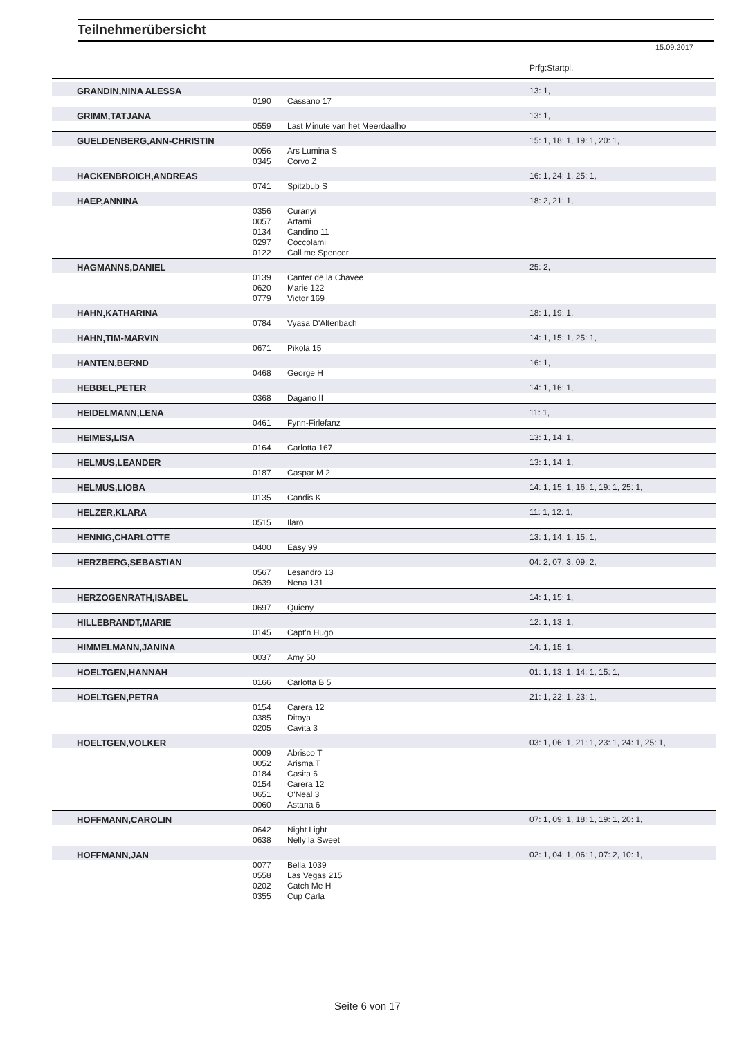Teilnehmerübersicht
15.09.2017
Prfg:Startpl.
| GRANDIN,NINA ALESSA | | | 13: 1, |
| | 0190 | Cassano 17 | |
| GRIMM,TATJANA | | | 13: 1, |
| | 0559 | Last Minute van het Meerdaalho | |
| GUELDENBERG,ANN-CHRISTIN | | | 15: 1, 18: 1, 19: 1, 20: 1, |
| | 0056 | Ars Lumina S | |
| | 0345 | Corvo Z | |
| HACKENBROICH,ANDREAS | | | 16: 1, 24: 1, 25: 1, |
| | 0741 | Spitzbub S | |
| HAEP,ANNINA | | | 18: 2, 21: 1, |
| | 0356 | Curanyi | |
| | 0057 | Artami | |
| | 0134 | Candino 11 | |
| | 0297 | Coccolami | |
| | 0122 | Call me Spencer | |
| HAGMANNS,DANIEL | | | 25: 2, |
| | 0139 | Canter de la Chavee | |
| | 0620 | Marie 122 | |
| | 0779 | Victor 169 | |
| HAHN,KATHARINA | | | 18: 1, 19: 1, |
| | 0784 | Vyasa D'Altenbach | |
| HAHN,TIM-MARVIN | | | 14: 1, 15: 1, 25: 1, |
| | 0671 | Pikola 15 | |
| HANTEN,BERND | | | 16: 1, |
| | 0468 | George H | |
| HEBBEL,PETER | | | 14: 1, 16: 1, |
| | 0368 | Dagano II | |
| HEIDELMANN,LENA | | | 11: 1, |
| | 0461 | Fynn-Firlefanz | |
| HEIMES,LISA | | | 13: 1, 14: 1, |
| | 0164 | Carlotta 167 | |
| HELMUS,LEANDER | | | 13: 1, 14: 1, |
| | 0187 | Caspar M 2 | |
| HELMUS,LIOBA | | | 14: 1, 15: 1, 16: 1, 19: 1, 25: 1, |
| | 0135 | Candis K | |
| HELZER,KLARA | | | 11: 1, 12: 1, |
| | 0515 | Ilaro | |
| HENNIG,CHARLOTTE | | | 13: 1, 14: 1, 15: 1, |
| | 0400 | Easy 99 | |
| HERZBERG,SEBASTIAN | | | 04: 2, 07: 3, 09: 2, |
| | 0567 | Lesandro 13 | |
| | 0639 | Nena 131 | |
| HERZOGENRATH,ISABEL | | | 14: 1, 15: 1, |
| | 0697 | Quieny | |
| HILLEBRANDT,MARIE | | | 12: 1, 13: 1, |
| | 0145 | Capt'n Hugo | |
| HIMMELMANN,JANINA | | | 14: 1, 15: 1, |
| | 0037 | Amy 50 | |
| HOELTGEN,HANNAH | | | 01: 1, 13: 1, 14: 1, 15: 1, |
| | 0166 | Carlotta B 5 | |
| HOELTGEN,PETRA | | | 21: 1, 22: 1, 23: 1, |
| | 0154 | Carera 12 | |
| | 0385 | Ditoya | |
| | 0205 | Cavita 3 | |
| HOELTGEN,VOLKER | | | 03: 1, 06: 1, 21: 1, 23: 1, 24: 1, 25: 1, |
| | 0009 | Abrisco T | |
| | 0052 | Arisma T | |
| | 0184 | Casita 6 | |
| | 0154 | Carera 12 | |
| | 0651 | O'Neal 3 | |
| | 0060 | Astana 6 | |
| HOFFMANN,CAROLIN | | | 07: 1, 09: 1, 18: 1, 19: 1, 20: 1, |
| | 0642 | Night Light | |
| | 0638 | Nelly la Sweet | |
| HOFFMANN,JAN | | | 02: 1, 04: 1, 06: 1, 07: 2, 10: 1, |
| | 0077 | Bella 1039 | |
| | 0558 | Las Vegas 215 | |
| | 0202 | Catch Me H | |
| | 0355 | Cup Carla | |
Seite 6 von 17